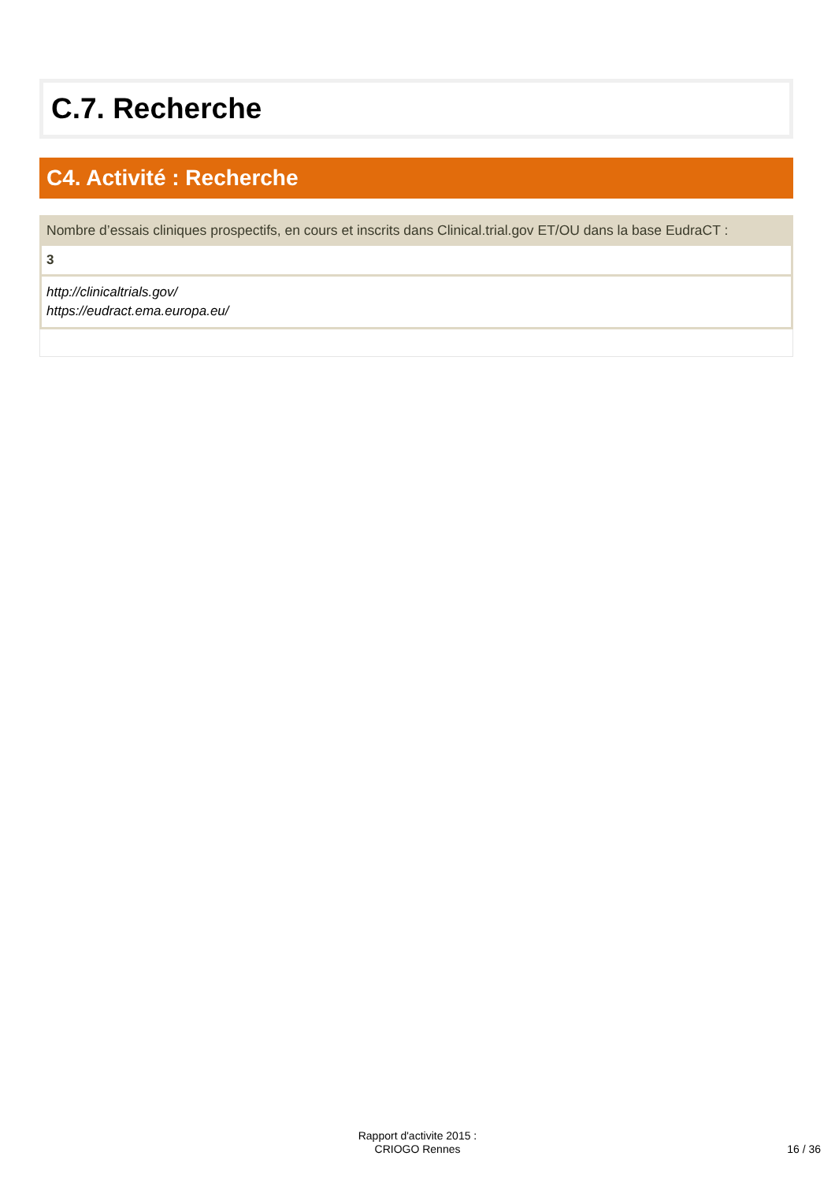C.7. Recherche
C4. Activité : Recherche
Nombre d’essais cliniques prospectifs, en cours et inscrits dans Clinical.trial.gov ET/OU dans la base EudraCT :
3
http://clinicaltrials.gov/
https://eudract.ema.europa.eu/
Rapport d'activite 2015 :
CRIOGO Rennes
16 / 36